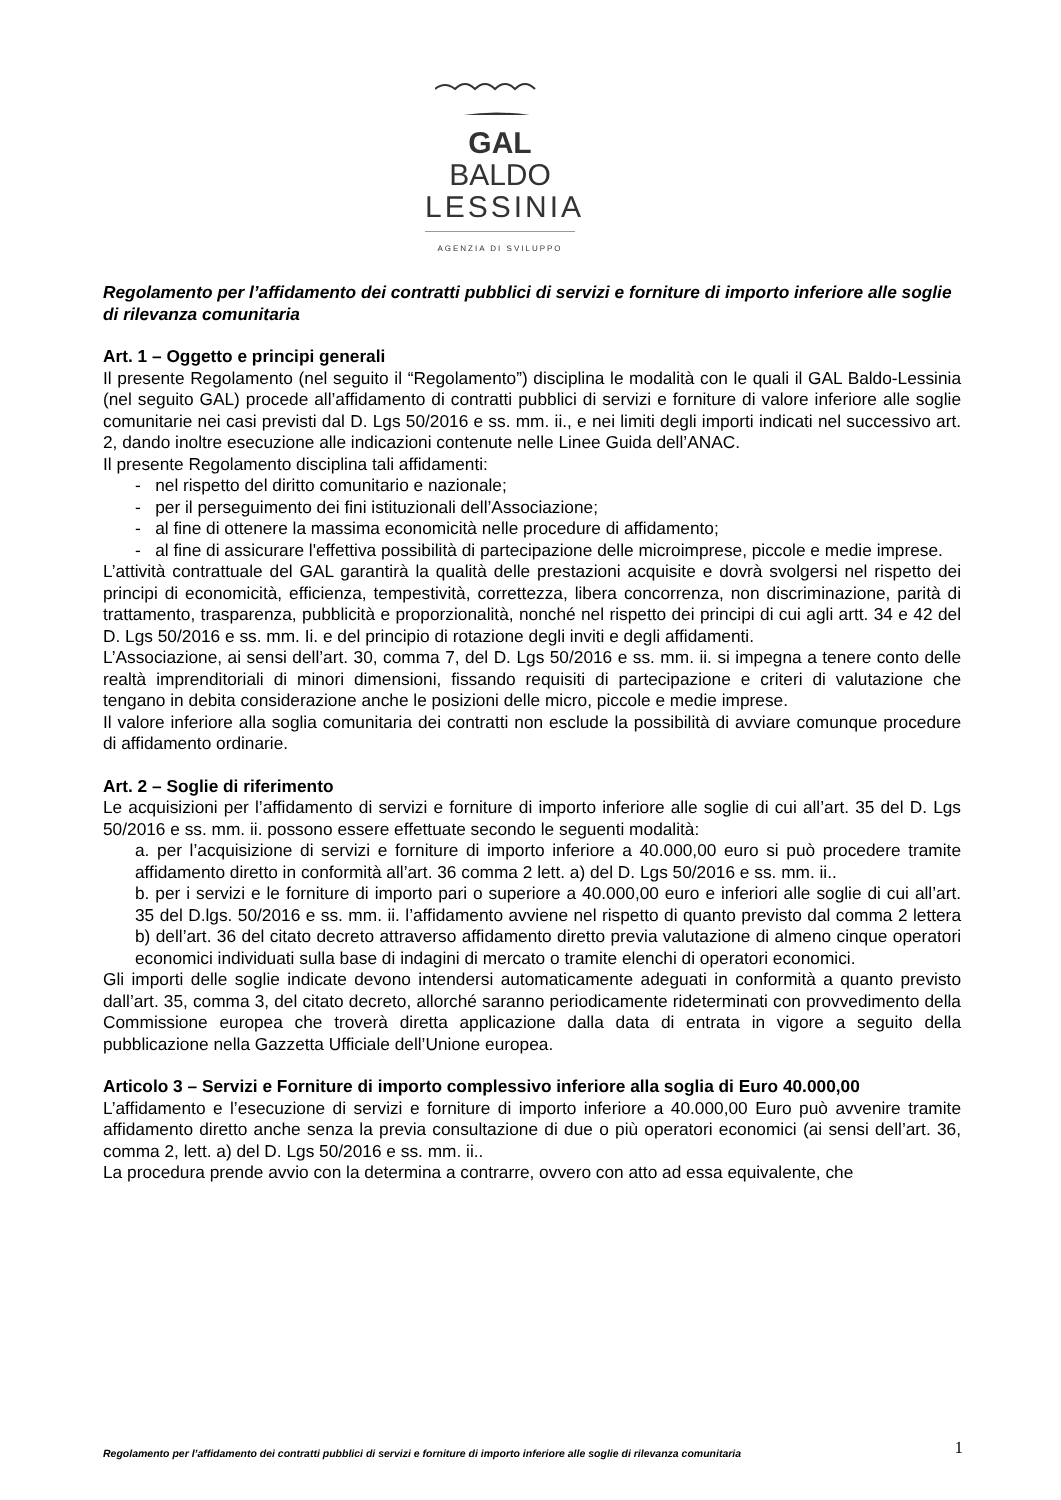GAL BALDO
LESSINIA
AGENZIA DI SVILUPPO
Regolamento per l’affidamento dei contratti pubblici di servizi e forniture di importo inferiore alle soglie di rilevanza comunitaria
Art. 1 – Oggetto e principi generali
Il presente Regolamento (nel seguito il “Regolamento”) disciplina le modalità con le quali il GAL Baldo-Lessinia (nel seguito GAL) procede all’affidamento di contratti pubblici di servizi e forniture di valore inferiore alle soglie comunitarie nei casi previsti dal D. Lgs 50/2016 e ss. mm. ii., e nei limiti degli importi indicati nel successivo art. 2, dando inoltre esecuzione alle indicazioni contenute nelle Linee Guida dell’ANAC.
Il presente Regolamento disciplina tali affidamenti:
- nel rispetto del diritto comunitario e nazionale;
- per il perseguimento dei fini istituzionali dell’Associazione;
- al fine di ottenere la massima economicità nelle procedure di affidamento;
- al fine di assicurare l'effettiva possibilità di partecipazione delle microimprese, piccole e medie imprese.
L’attività contrattuale del GAL garantirà la qualità delle prestazioni acquisite e dovrà svolgersi nel rispetto dei principi di economicità, efficienza, tempestività, correttezza, libera concorrenza, non discriminazione, parità di trattamento, trasparenza, pubblicità e proporzionalità, nonché nel rispetto dei principi di cui agli artt. 34 e 42 del D. Lgs 50/2016 e ss. mm. Ii. e del principio di rotazione degli inviti e degli affidamenti.
L’Associazione, ai sensi dell’art. 30, comma 7, del D. Lgs 50/2016 e ss. mm. ii. si impegna a tenere conto delle realtà imprenditoriali di minori dimensioni, fissando requisiti di partecipazione e criteri di valutazione che tengano in debita considerazione anche le posizioni delle micro, piccole e medie imprese.
Il valore inferiore alla soglia comunitaria dei contratti non esclude la possibilità di avviare comunque procedure di affidamento ordinarie.
Art. 2 – Soglie di riferimento
Le acquisizioni per l’affidamento di servizi e forniture di importo inferiore alle soglie di cui all’art. 35 del D. Lgs 50/2016 e ss. mm. ii. possono essere effettuate secondo le seguenti modalità:
a. per l’acquisizione di servizi e forniture di importo inferiore a 40.000,00 euro si può procedere tramite affidamento diretto in conformità all’art. 36 comma 2 lett. a) del D. Lgs 50/2016 e ss. mm. ii..
b. per i servizi e le forniture di importo pari o superiore a 40.000,00 euro e inferiori alle soglie di cui all’art. 35 del D.lgs. 50/2016 e ss. mm. ii. l’affidamento avviene nel rispetto di quanto previsto dal comma 2 lettera b) dell’art. 36 del citato decreto attraverso affidamento diretto previa valutazione di almeno cinque operatori economici individuati sulla base di indagini di mercato o tramite elenchi di operatori economici.
Gli importi delle soglie indicate devono intendersi automaticamente adeguati in conformità a quanto previsto dall’art. 35, comma 3, del citato decreto, allorché saranno periodicamente rideterminati con provvedimento della Commissione europea che troverà diretta applicazione dalla data di entrata in vigore a seguito della pubblicazione nella Gazzetta Ufficiale dell’Unione europea.
Articolo 3 – Servizi e Forniture di importo complessivo inferiore alla soglia di Euro 40.000,00
L’affidamento e l’esecuzione di servizi e forniture di importo inferiore a 40.000,00 Euro può avvenire tramite affidamento diretto anche senza la previa consultazione di due o più operatori economici (ai sensi dell’art. 36, comma 2, lett. a) del D. Lgs 50/2016 e ss. mm. ii..
La procedura prende avvio con la determina a contrarre, ovvero con atto ad essa equivalente, che
Regolamento per l’affidamento dei contratti pubblici di servizi e forniture di importo inferiore alle soglie di rilevanza comunitaria 1